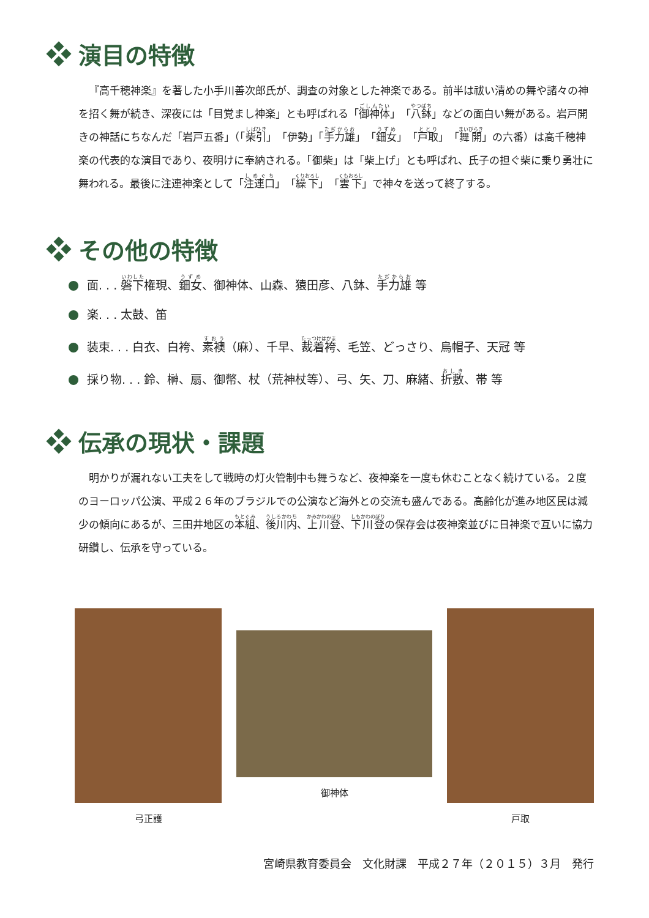演目の特徴
『高千穂神楽』を著した小手川善次郎氏が、調査の対象とした神楽である。前半は祓い清めの舞や諸々の神を招く舞が続き、深夜には「目覚まし神楽」とも呼ばれる「御神体」「八鉢」などの面白い舞がある。岩戸開きの神話にちなんだ「岩戸五番」（「柴引」「伊勢」「手力雄」「鈿女」「戸取」「舞開」の六番）は高千穂神楽の代表的な演目であり、夜明けに奉納される。「御柴」は「柴上げ」とも呼ばれ、氏子の担ぐ柴に乗り勇壮に舞われる。最後に注連神楽として「注連口」「繰下」「雲下」で神々を送って終了する。
その他の特徴
面. . . 磐下権現、鈿女、御神体、山森、猿田彦、八鉢、手力雄 等
楽. . . 太鼓、笛
装束. . . 白衣、白袴、素襖（麻）、千早、裁着袴、毛笠、どっさり、烏帽子、天冠 等
採り物. . . 鈴、榊、扇、御幣、杖（荒神杖等）、弓、矢、刀、麻緒、折敷、帯 等
伝承の現状・課題
明かりが漏れない工夫をして戦時の灯火管制中も舞うなど、夜神楽を一度も休むことなく続けている。２度のヨーロッパ公演、平成２６年のブラジルでの公演など海外との交流も盛んである。高齢化が進み地区民は減少の傾向にあるが、三田井地区の本組、後川内、上川登、下川登の保存会は夜神楽並びに日神楽で互いに協力研鑽し、伝承を守っている。
弓正護 御神体 戸取
宮崎県教育委員会　文化財課　平成２７年（２０１５）３月　発行